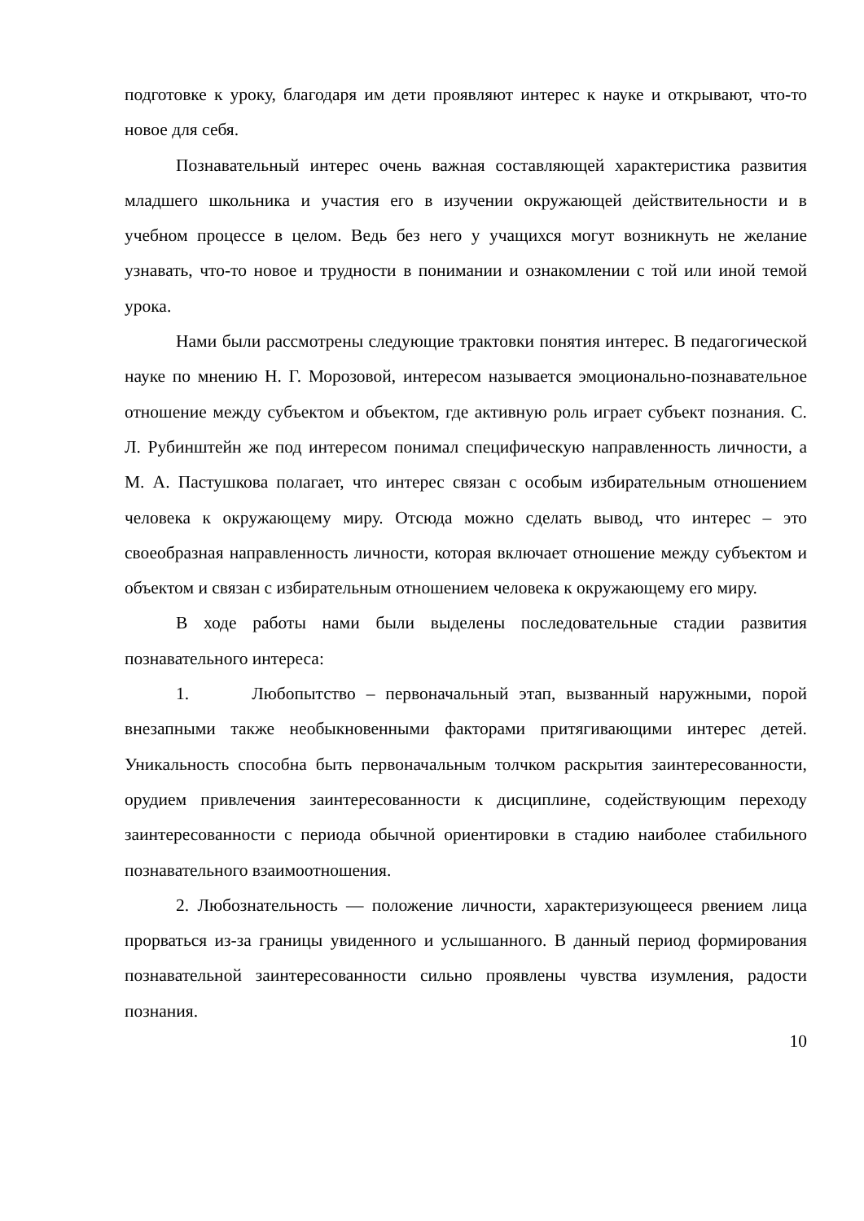подготовке к уроку, благодаря им дети проявляют интерес к науке и открывают, что-то новое для себя.
Познавательный интерес очень важная составляющей характеристика развития младшего школьника и участия его в изучении окружающей действительности и в учебном процессе в целом. Ведь без него у учащихся могут возникнуть не желание узнавать, что-то новое и трудности в понимании и ознакомлении с той или иной темой урока.
Нами были рассмотрены следующие трактовки понятия интерес. В педагогической науке по мнению Н. Г. Морозовой, интересом называется эмоционально-познавательное отношение между субъектом и объектом, где активную роль играет субъект познания. С. Л. Рубинштейн же под интересом понимал специфическую направленность личности, а М. А. Пастушкова полагает, что интерес связан с особым избирательным отношением человека к окружающему миру. Отсюда можно сделать вывод, что интерес – это своеобразная направленность личности, которая включает отношение между субъектом и объектом и связан с избирательным отношением человека к окружающему его миру.
В ходе работы нами были выделены последовательные стадии развития познавательного интереса:
1. Любопытство – первоначальный этап, вызванный наружными, порой внезапными также необыкновенными факторами притягивающими интерес детей. Уникальность способна быть первоначальным толчком раскрытия заинтересованности, орудием привлечения заинтересованности к дисциплине, содействующим переходу заинтересованности с периода обычной ориентировки в стадию наиболее стабильного познавательного взаимоотношения.
2. Любознательность — положение личности, характеризующееся рвением лица прорваться из-за границы увиденного и услышанного. В данный период формирования познавательной заинтересованности сильно проявлены чувства изумления, радости познания.
10